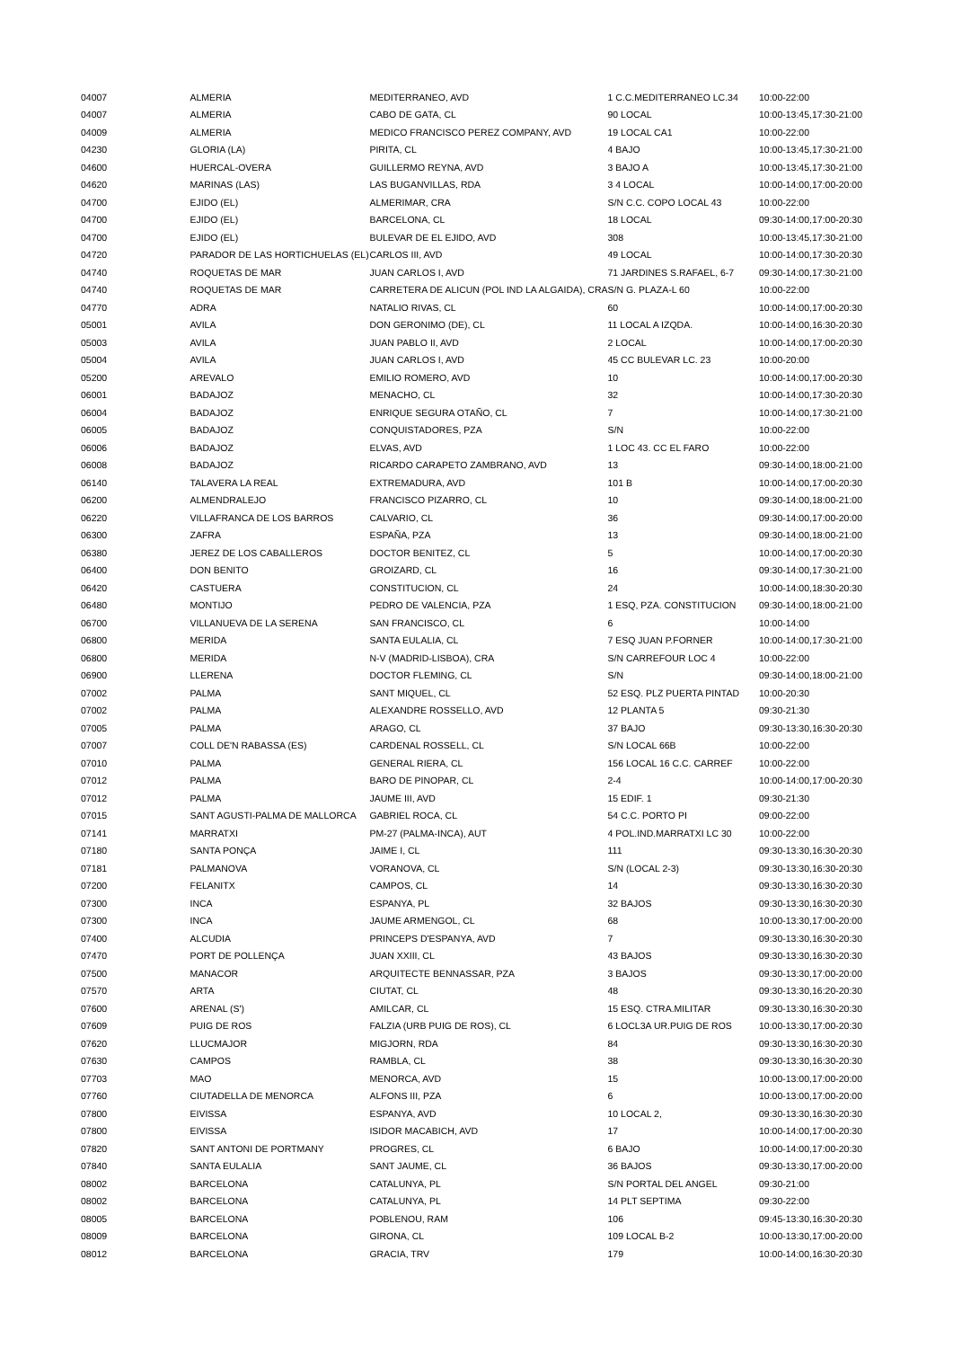| 04007 | ALMERIA | MEDITERRANEO, AVD | 1 C.C.MEDITERRANEO LC.34 | 10:00-22:00 |
| 04007 | ALMERIA | CABO DE GATA, CL | 90 LOCAL | 10:00-13:45,17:30-21:00 |
| 04009 | ALMERIA | MEDICO FRANCISCO PEREZ COMPANY, AVD | 19 LOCAL CA1 | 10:00-22:00 |
| 04230 | GLORIA (LA) | PIRITA, CL | 4 BAJO | 10:00-13:45,17:30-21:00 |
| 04600 | HUERCAL-OVERA | GUILLERMO REYNA, AVD | 3 BAJO A | 10:00-13:45,17:30-21:00 |
| 04620 | MARINAS (LAS) | LAS BUGANVILLAS, RDA | 3 4 LOCAL | 10:00-14:00,17:00-20:00 |
| 04700 | EJIDO (EL) | ALMERIMAR, CRA | S/N C.C. COPO LOCAL 43 | 10:00-22:00 |
| 04700 | EJIDO (EL) | BARCELONA, CL | 18 LOCAL | 09:30-14:00,17:00-20:30 |
| 04700 | EJIDO (EL) | BULEVAR DE EL EJIDO, AVD | 308 | 10:00-13:45,17:30-21:00 |
| 04720 | PARADOR DE LAS HORTICHUELAS (EL) | CARLOS III, AVD | 49 LOCAL | 10:00-14:00,17:30-20:30 |
| 04740 | ROQUETAS DE MAR | JUAN CARLOS I, AVD | 71 JARDINES S.RAFAEL, 6-7 | 09:30-14:00,17:30-21:00 |
| 04740 | ROQUETAS DE MAR | CARRETERA DE ALICUN (POL IND LA ALGAIDA), CRA | S/N G. PLAZA-L 60 | 10:00-22:00 |
| 04770 | ADRA | NATALIO RIVAS, CL | 60 | 10:00-14:00,17:00-20:30 |
| 05001 | AVILA | DON GERONIMO (DE), CL | 11 LOCAL A IZQDA. | 10:00-14:00,16:30-20:30 |
| 05003 | AVILA | JUAN PABLO II, AVD | 2 LOCAL | 10:00-14:00,17:00-20:30 |
| 05004 | AVILA | JUAN CARLOS I, AVD | 45 CC BULEVAR LC. 23 | 10:00-20:00 |
| 05200 | AREVALO | EMILIO ROMERO, AVD | 10 | 10:00-14:00,17:00-20:30 |
| 06001 | BADAJOZ | MENACHO, CL | 32 | 10:00-14:00,17:30-20:30 |
| 06004 | BADAJOZ | ENRIQUE SEGURA OTAÑO, CL | 7 | 10:00-14:00,17:30-21:00 |
| 06005 | BADAJOZ | CONQUISTADORES, PZA | S/N | 10:00-22:00 |
| 06006 | BADAJOZ | ELVAS, AVD | 1 LOC 43. CC EL FARO | 10:00-22:00 |
| 06008 | BADAJOZ | RICARDO CARAPETO ZAMBRANO, AVD | 13 | 09:30-14:00,18:00-21:00 |
| 06140 | TALAVERA LA REAL | EXTREMADURA, AVD | 101 B | 10:00-14:00,17:00-20:30 |
| 06200 | ALMENDRALEJO | FRANCISCO PIZARRO, CL | 10 | 09:30-14:00,18:00-21:00 |
| 06220 | VILLAFRANCA DE LOS BARROS | CALVARIO, CL | 36 | 09:30-14:00,17:00-20:00 |
| 06300 | ZAFRA | ESPAÑA, PZA | 13 | 09:30-14:00,18:00-21:00 |
| 06380 | JEREZ DE LOS CABALLEROS | DOCTOR BENITEZ, CL | 5 | 10:00-14:00,17:00-20:30 |
| 06400 | DON BENITO | GROIZARD, CL | 16 | 09:30-14:00,17:30-21:00 |
| 06420 | CASTUERA | CONSTITUCION, CL | 24 | 10:00-14:00,18:30-20:30 |
| 06480 | MONTIJO | PEDRO DE VALENCIA, PZA | 1 ESQ, PZA. CONSTITUCION | 09:30-14:00,18:00-21:00 |
| 06700 | VILLANUEVA DE LA SERENA | SAN FRANCISCO, CL | 6 | 10:00-14:00 |
| 06800 | MERIDA | SANTA EULALIA, CL | 7 ESQ JUAN P.FORNER | 10:00-14:00,17:30-21:00 |
| 06800 | MERIDA | N-V (MADRID-LISBOA), CRA | S/N CARREFOUR LOC 4 | 10:00-22:00 |
| 06900 | LLERENA | DOCTOR FLEMING, CL | S/N | 09:30-14:00,18:00-21:00 |
| 07002 | PALMA | SANT MIQUEL, CL | 52 ESQ. PLZ PUERTA PINTAD | 10:00-20:30 |
| 07002 | PALMA | ALEXANDRE ROSSELLO, AVD | 12 PLANTA 5 | 09:30-21:30 |
| 07005 | PALMA | ARAGO, CL | 37 BAJO | 09:30-13:30,16:30-20:30 |
| 07007 | COLL DE'N RABASSA (ES) | CARDENAL ROSSELL, CL | S/N LOCAL 66B | 10:00-22:00 |
| 07010 | PALMA | GENERAL RIERA, CL | 156 LOCAL 16 C.C. CARREF | 10:00-22:00 |
| 07012 | PALMA | BARO DE PINOPAR, CL | 2-4 | 10:00-14:00,17:00-20:30 |
| 07012 | PALMA | JAUME III, AVD | 15 EDIF. 1 | 09:30-21:30 |
| 07015 | SANT AGUSTI-PALMA DE MALLORCA | GABRIEL ROCA, CL | 54 C.C. PORTO PI | 09:00-22:00 |
| 07141 | MARRATXI | PM-27 (PALMA-INCA), AUT | 4 POL.IND.MARRATXI LC 30 | 10:00-22:00 |
| 07180 | SANTA PONÇA | JAIME I, CL | 111 | 09:30-13:30,16:30-20:30 |
| 07181 | PALMANOVA | VORANOVA, CL | S/N (LOCAL 2-3) | 09:30-13:30,16:30-20:30 |
| 07200 | FELANITX | CAMPOS, CL | 14 | 09:30-13:30,16:30-20:30 |
| 07300 | INCA | ESPANYA, PL | 32 BAJOS | 09:30-13:30,16:30-20:30 |
| 07300 | INCA | JAUME ARMENGOL, CL | 68 | 10:00-13:30,17:00-20:00 |
| 07400 | ALCUDIA | PRINCEPS D'ESPANYA, AVD | 7 | 09:30-13:30,16:30-20:30 |
| 07470 | PORT DE POLLENÇA | JUAN XXIII, CL | 43 BAJOS | 09:30-13:30,16:30-20:30 |
| 07500 | MANACOR | ARQUITECTE BENNASSAR, PZA | 3 BAJOS | 09:30-13:30,17:00-20:00 |
| 07570 | ARTA | CIUTAT, CL | 48 | 09:30-13:30,16:20-20:30 |
| 07600 | ARENAL (S') | AMILCAR, CL | 15 ESQ. CTRA.MILITAR | 09:30-13:30,16:30-20:30 |
| 07609 | PUIG DE ROS | FALZIA (URB PUIG DE ROS), CL | 6 LOCL3A UR.PUIG DE ROS | 10:00-13:30,17:00-20:30 |
| 07620 | LLUCMAJOR | MIGJORN, RDA | 84 | 09:30-13:30,16:30-20:30 |
| 07630 | CAMPOS | RAMBLA, CL | 38 | 09:30-13:30,16:30-20:30 |
| 07703 | MAO | MENORCA, AVD | 15 | 10:00-13:00,17:00-20:00 |
| 07760 | CIUTADELLA DE MENORCA | ALFONS III, PZA | 6 | 10:00-13:00,17:00-20:00 |
| 07800 | EIVISSA | ESPANYA, AVD | 10 LOCAL 2, | 09:30-13:30,16:30-20:30 |
| 07800 | EIVISSA | ISIDOR MACABICH, AVD | 17 | 10:00-14:00,17:00-20:30 |
| 07820 | SANT ANTONI DE PORTMANY | PROGRES, CL | 6 BAJO | 10:00-14:00,17:00-20:30 |
| 07840 | SANTA EULALIA | SANT JAUME, CL | 36 BAJOS | 09:30-13:30,17:00-20:00 |
| 08002 | BARCELONA | CATALUNYA, PL | S/N PORTAL DEL ANGEL | 09:30-21:00 |
| 08002 | BARCELONA | CATALUNYA, PL | 14 PLT SEPTIMA | 09:30-22:00 |
| 08005 | BARCELONA | POBLENOU, RAM | 106 | 09:45-13:30,16:30-20:30 |
| 08009 | BARCELONA | GIRONA, CL | 109 LOCAL B-2 | 10:00-13:30,17:00-20:00 |
| 08012 | BARCELONA | GRACIA, TRV | 179 | 10:00-14:00,16:30-20:30 |